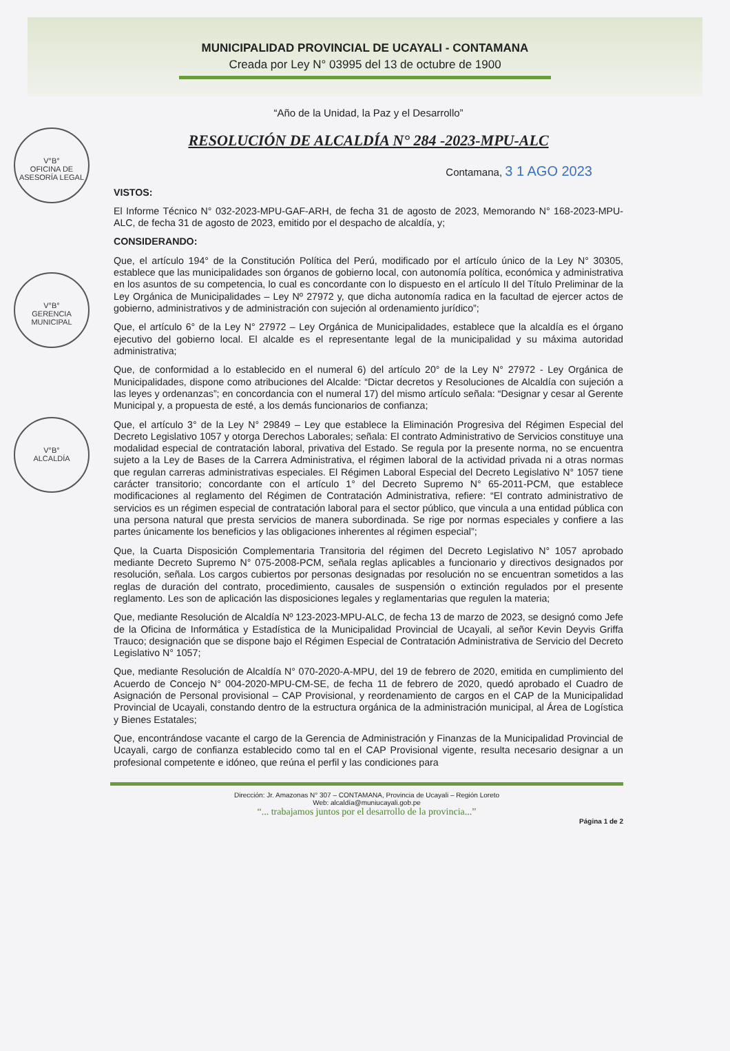MUNICIPALIDAD PROVINCIAL DE UCAYALI - CONTAMANA
Creada por Ley N° 03995 del 13 de octubre de 1900
V°B°
OFICINA DE ASESORÍA LEGAL
V°B°
GERENCIA MUNICIPAL
V°B°
ALCALDÍA
“Año de la Unidad, la Paz y el Desarrollo”
RESOLUCIÓN DE ALCALDÍA N° 284 -2023-MPU-ALC
Contamana, 3 1 AGO 2023
VISTOS:
El Informe Técnico N° 032-2023-MPU-GAF-ARH, de fecha 31 de agosto de 2023, Memorando N° 168-2023-MPU-ALC, de fecha 31 de agosto de 2023, emitido por el despacho de alcaldía, y;
CONSIDERANDO:
Que, el artículo 194° de la Constitución Política del Perú, modificado por el artículo único de la Ley N° 30305, establece que las municipalidades son órganos de gobierno local, con autonomía política, económica y administrativa en los asuntos de su competencia, lo cual es concordante con lo dispuesto en el artículo II del Título Preliminar de la Ley Orgánica de Municipalidades – Ley Nº 27972 y, que dicha autonomía radica en la facultad de ejercer actos de gobierno, administrativos y de administración con sujeción al ordenamiento jurídico”;
Que, el artículo 6° de la Ley N° 27972 – Ley Orgánica de Municipalidades, establece que la alcaldía es el órgano ejecutivo del gobierno local. El alcalde es el representante legal de la municipalidad y su máxima autoridad administrativa;
Que, de conformidad a lo establecido en el numeral 6) del artículo 20° de la Ley N° 27972 - Ley Orgánica de Municipalidades, dispone como atribuciones del Alcalde: “Dictar decretos y Resoluciones de Alcaldía con sujeción a las leyes y ordenanzas”; en concordancia con el numeral 17) del mismo artículo señala: “Designar y cesar al Gerente Municipal y, a propuesta de esté, a los demás funcionarios de confianza;
Que, el artículo 3° de la Ley N° 29849 – Ley que establece la Eliminación Progresiva del Régimen Especial del Decreto Legislativo 1057 y otorga Derechos Laborales; señala: El contrato Administrativo de Servicios constituye una modalidad especial de contratación laboral, privativa del Estado. Se regula por la presente norma, no se encuentra sujeto a la Ley de Bases de la Carrera Administrativa, el régimen laboral de la actividad privada ni a otras normas que regulan carreras administrativas especiales. El Régimen Laboral Especial del Decreto Legislativo N° 1057 tiene carácter transitorio; concordante con el artículo 1° del Decreto Supremo N° 65-2011-PCM, que establece modificaciones al reglamento del Régimen de Contratación Administrativa, refiere: “El contrato administrativo de servicios es un régimen especial de contratación laboral para el sector público, que vincula a una entidad pública con una persona natural que presta servicios de manera subordinada. Se rige por normas especiales y confiere a las partes únicamente los beneficios y las obligaciones inherentes al régimen especial”;
Que, la Cuarta Disposición Complementaria Transitoria del régimen del Decreto Legislativo N° 1057 aprobado mediante Decreto Supremo N° 075-2008-PCM, señala reglas aplicables a funcionario y directivos designados por resolución, señala. Los cargos cubiertos por personas designadas por resolución no se encuentran sometidos a las reglas de duración del contrato, procedimiento, causales de suspensión o extinción regulados por el presente reglamento. Les son de aplicación las disposiciones legales y reglamentarias que regulen la materia;
Que, mediante Resolución de Alcaldía Nº 123-2023-MPU-ALC, de fecha 13 de marzo de 2023, se designó como Jefe de la Oficina de Informática y Estadística de la Municipalidad Provincial de Ucayali, al señor Kevin Deyvis Griffa Trauco; designación que se dispone bajo el Régimen Especial de Contratación Administrativa de Servicio del Decreto Legislativo N° 1057;
Que, mediante Resolución de Alcaldía N° 070-2020-A-MPU, del 19 de febrero de 2020, emitida en cumplimiento del Acuerdo de Concejo N° 004-2020-MPU-CM-SE, de fecha 11 de febrero de 2020, quedó aprobado el Cuadro de Asignación de Personal provisional – CAP Provisional, y reordenamiento de cargos en el CAP de la Municipalidad Provincial de Ucayali, constando dentro de la estructura orgánica de la administración municipal, al Área de Logística y Bienes Estatales;
Que, encontrándose vacante el cargo de la Gerencia de Administración y Finanzas de la Municipalidad Provincial de Ucayali, cargo de confianza establecido como tal en el CAP Provisional vigente, resulta necesario designar a un profesional competente e idóneo, que reúna el perfil y las condiciones para
Dirección: Jr. Amazonas N° 307 – CONTAMANA, Provincia de Ucayali – Región Loreto
Web: alcaldía@muniucayali.gob.pe
“... trabajamos juntos por el desarrollo de la provincia...”
Página 1 de 2